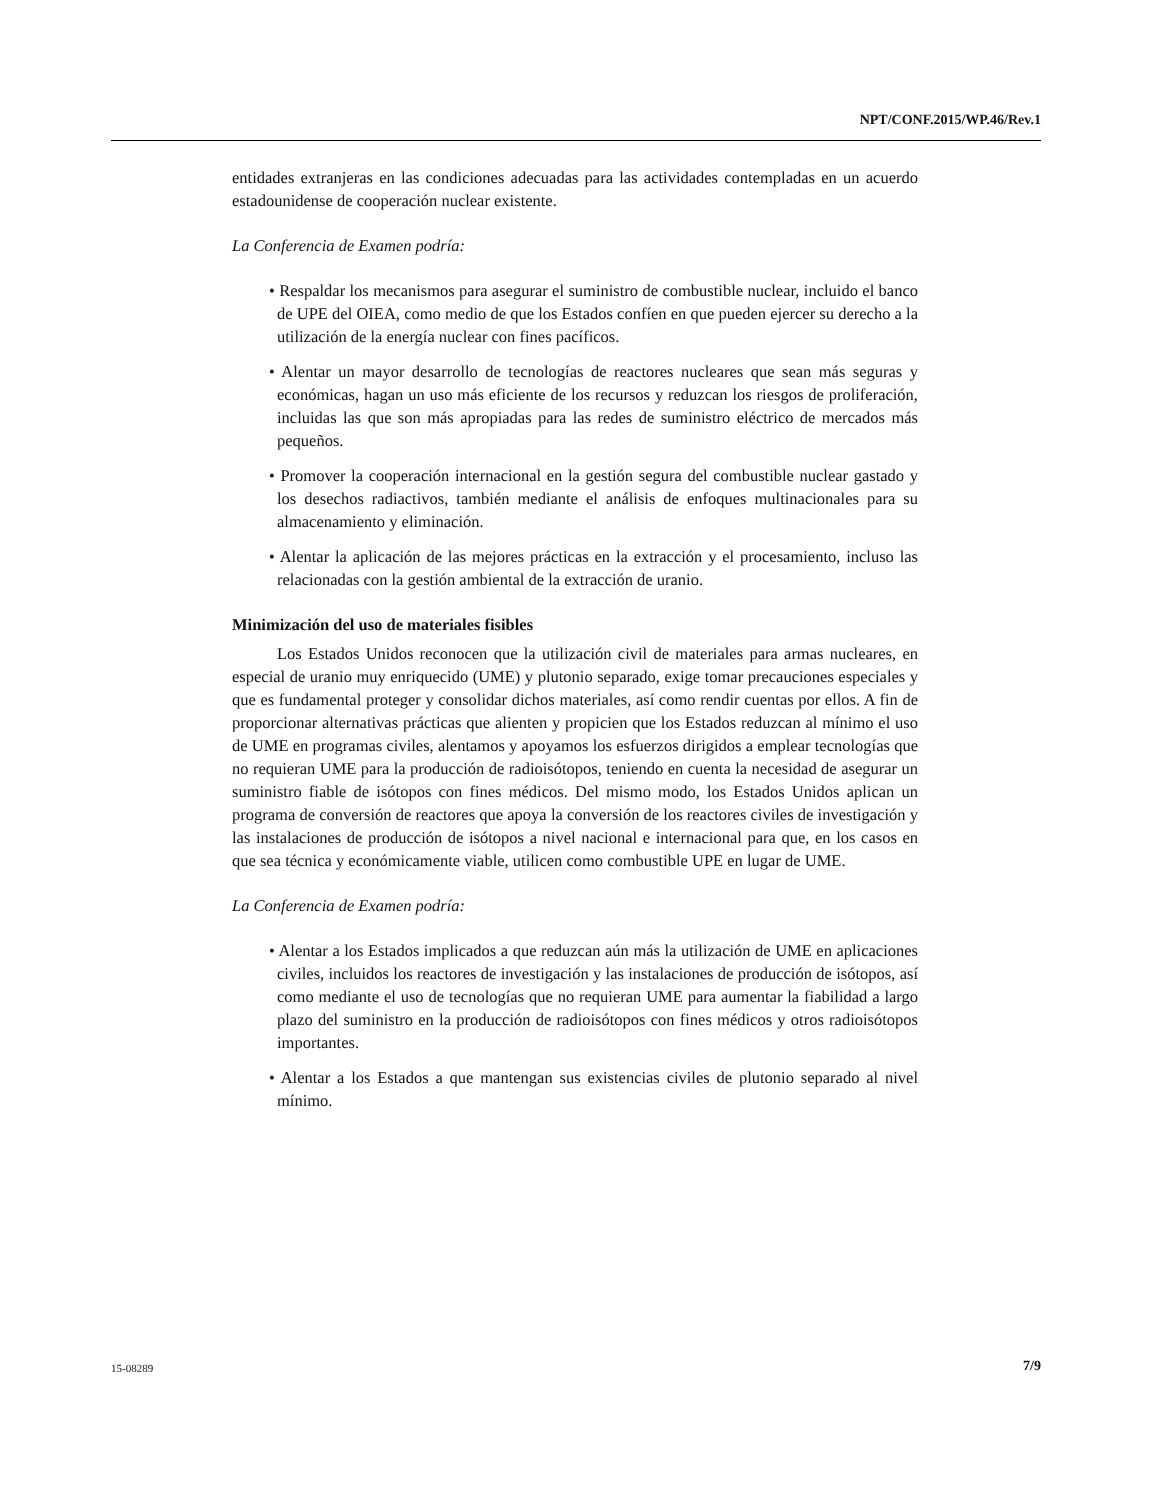NPT/CONF.2015/WP.46/Rev.1
entidades extranjeras en las condiciones adecuadas para las actividades contempladas en un acuerdo estadounidense de cooperación nuclear existente.
La Conferencia de Examen podría:
• Respaldar los mecanismos para asegurar el suministro de combustible nuclear, incluido el banco de UPE del OIEA, como medio de que los Estados confíen en que pueden ejercer su derecho a la utilización de la energía nuclear con fines pacíficos.
• Alentar un mayor desarrollo de tecnologías de reactores nucleares que sean más seguras y económicas, hagan un uso más eficiente de los recursos y reduzcan los riesgos de proliferación, incluidas las que son más apropiadas para las redes de suministro eléctrico de mercados más pequeños.
• Promover la cooperación internacional en la gestión segura del combustible nuclear gastado y los desechos radiactivos, también mediante el análisis de enfoques multinacionales para su almacenamiento y eliminación.
• Alentar la aplicación de las mejores prácticas en la extracción y el procesamiento, incluso las relacionadas con la gestión ambiental de la extracción de uranio.
Minimización del uso de materiales fisibles
Los Estados Unidos reconocen que la utilización civil de materiales para armas nucleares, en especial de uranio muy enriquecido (UME) y plutonio separado, exige tomar precauciones especiales y que es fundamental proteger y consolidar dichos materiales, así como rendir cuentas por ellos. A fin de proporcionar alternativas prácticas que alienten y propicien que los Estados reduzcan al mínimo el uso de UME en programas civiles, alentamos y apoyamos los esfuerzos dirigidos a emplear tecnologías que no requieran UME para la producción de radioisótopos, teniendo en cuenta la necesidad de asegurar un suministro fiable de isótopos con fines médicos. Del mismo modo, los Estados Unidos aplican un programa de conversión de reactores que apoya la conversión de los reactores civiles de investigación y las instalaciones de producción de isótopos a nivel nacional e internacional para que, en los casos en que sea técnica y económicamente viable, utilicen como combustible UPE en lugar de UME.
La Conferencia de Examen podría:
• Alentar a los Estados implicados a que reduzcan aún más la utilización de UME en aplicaciones civiles, incluidos los reactores de investigación y las instalaciones de producción de isótopos, así como mediante el uso de tecnologías que no requieran UME para aumentar la fiabilidad a largo plazo del suministro en la producción de radioisótopos con fines médicos y otros radioisótopos importantes.
• Alentar a los Estados a que mantengan sus existencias civiles de plutonio separado al nivel mínimo.
15-08289 7/9